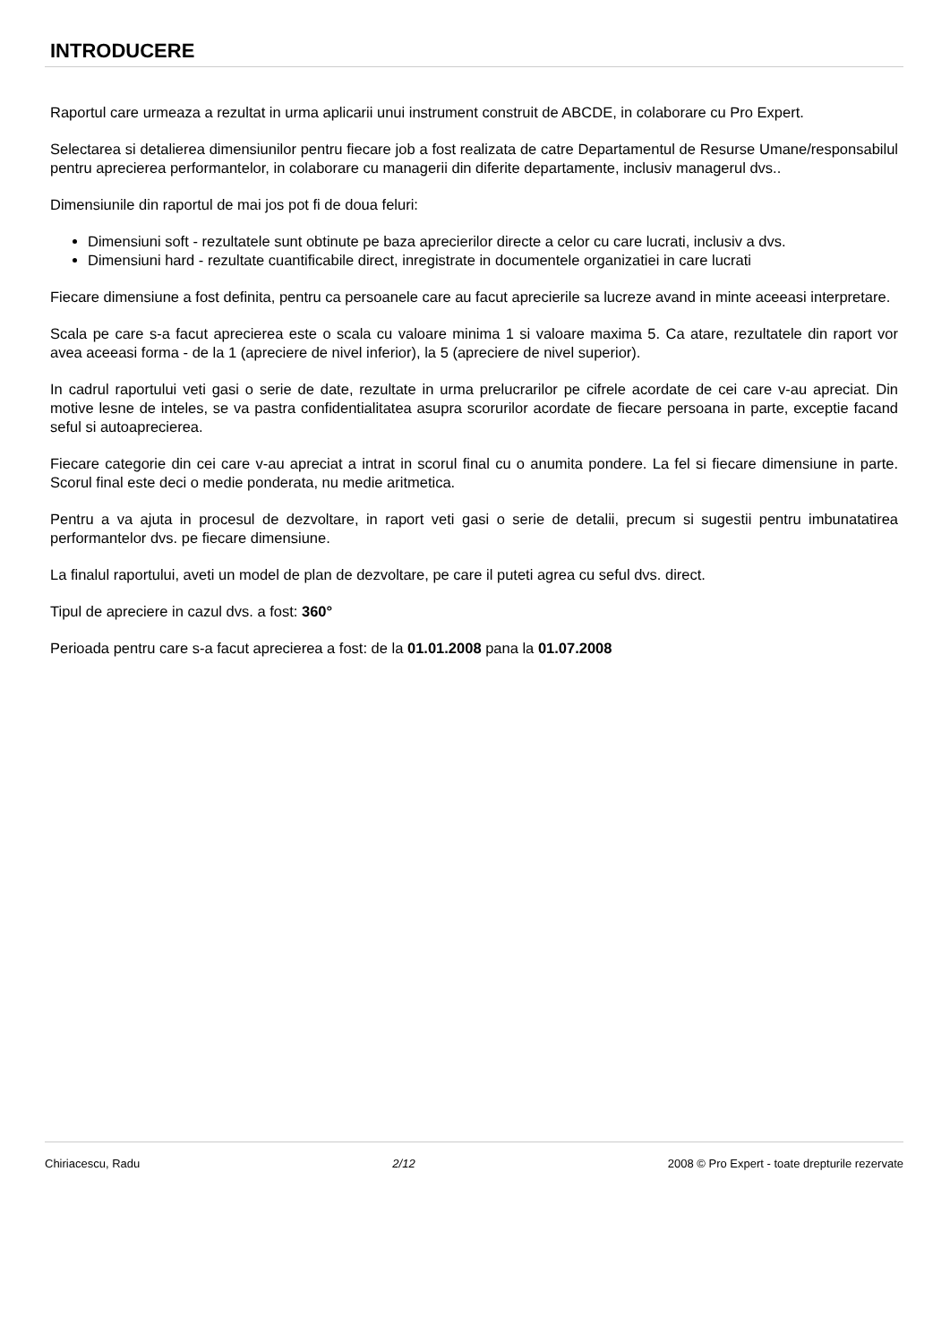INTRODUCERE
Raportul care urmeaza a rezultat in urma aplicarii unui instrument construit de ABCDE, in colaborare cu Pro Expert.
Selectarea si detalierea dimensiunilor pentru fiecare job a fost realizata de catre Departamentul de Resurse Umane/responsabilul pentru aprecierea performantelor, in colaborare cu managerii din diferite departamente, inclusiv managerul dvs..
Dimensiunile din raportul de mai jos pot fi de doua feluri:
Dimensiuni soft - rezultatele sunt obtinute pe baza aprecierilor directe a celor cu care lucrati, inclusiv a dvs.
Dimensiuni hard - rezultate cuantificabile direct, inregistrate in documentele organizatiei in care lucrati
Fiecare dimensiune a fost definita, pentru ca persoanele care au facut aprecierile sa lucreze avand in minte aceeasi interpretare.
Scala pe care s-a facut aprecierea este o scala cu valoare minima 1 si valoare maxima 5. Ca atare, rezultatele din raport vor avea aceeasi forma - de la 1 (apreciere de nivel inferior), la 5 (apreciere de nivel superior).
In cadrul raportului veti gasi o serie de date, rezultate in urma prelucrarilor pe cifrele acordate de cei care v-au apreciat. Din motive lesne de inteles, se va pastra confidentialitatea asupra scorurilor acordate de fiecare persoana in parte, exceptie facand seful si autoaprecierea.
Fiecare categorie din cei care v-au apreciat a intrat in scorul final cu o anumita pondere. La fel si fiecare dimensiune in parte. Scorul final este deci o medie ponderata, nu medie aritmetica.
Pentru a va ajuta in procesul de dezvoltare, in raport veti gasi o serie de detalii, precum si sugestii pentru imbunatatirea performantelor dvs. pe fiecare dimensiune.
La finalul raportului, aveti un model de plan de dezvoltare, pe care il puteti agrea cu seful dvs. direct.
Tipul de apreciere in cazul dvs. a fost: 360°
Perioada pentru care s-a facut aprecierea a fost: de la 01.01.2008 pana la 01.07.2008
Chiriacescu, Radu 2/12 2008 © Pro Expert - toate drepturile rezervate